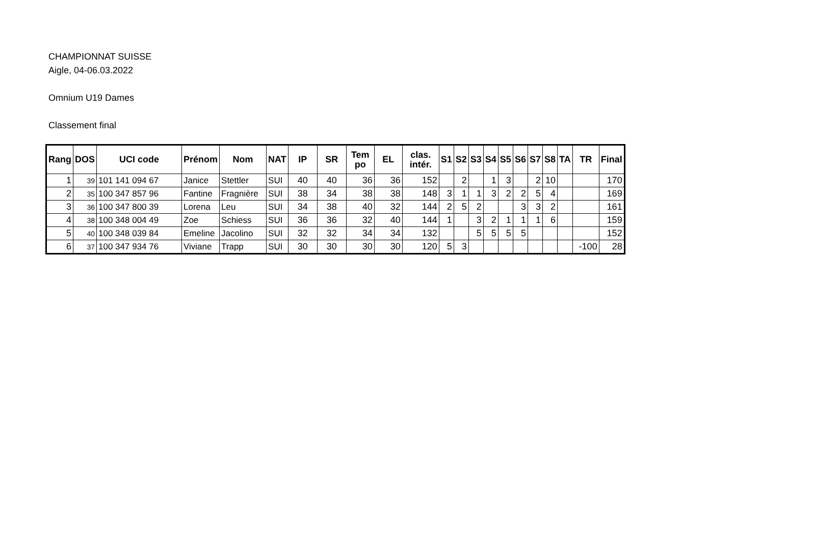CHAMPIONNAT SUISSE
Aigle, 04-06.03.2022
Omnium U19 Dames
Classement final
| Rang | DOS | UCI code | Prénom | Nom | NAT | IP | SR | Tem po | EL | clas. intér. | S1 | S2 | S3 | S4 | S5 | S6 | S7 | S8 | TA | TR | Final |
| --- | --- | --- | --- | --- | --- | --- | --- | --- | --- | --- | --- | --- | --- | --- | --- | --- | --- | --- | --- | --- | --- |
| 1 | 39 | 101 141 094 67 | Janice | Stettler | SUI | 40 | 40 | 36 | 36 | 152 | | 2 | | 1 | 3 | | 2 | 10 | | | 170 |
| 2 | 35 | 100 347 857 96 | Fantine | Fragnière | SUI | 38 | 34 | 38 | 38 | 148 | 3 | 1 | 1 | 3 | 2 | 2 | 5 | 4 | | | 169 |
| 3 | 36 | 100 347 800 39 | Lorena | Leu | SUI | 34 | 38 | 40 | 32 | 144 | 2 | 5 | 2 | | | 3 | 3 | 2 | | | 161 |
| 4 | 38 | 100 348 004 49 | Zoe | Schiess | SUI | 36 | 36 | 32 | 40 | 144 | 1 | | 3 | 2 | 1 | 1 | 1 | 6 | | | 159 |
| 5 | 40 | 100 348 039 84 | Emeline | Jacolino | SUI | 32 | 32 | 34 | 34 | 132 | | | 5 | 5 | 5 | 5 | | | | | 152 |
| 6 | 37 | 100 347 934 76 | Viviane | Trapp | SUI | 30 | 30 | 30 | 30 | 120 | 5 | 3 | | | | | | | | -100 | 28 |